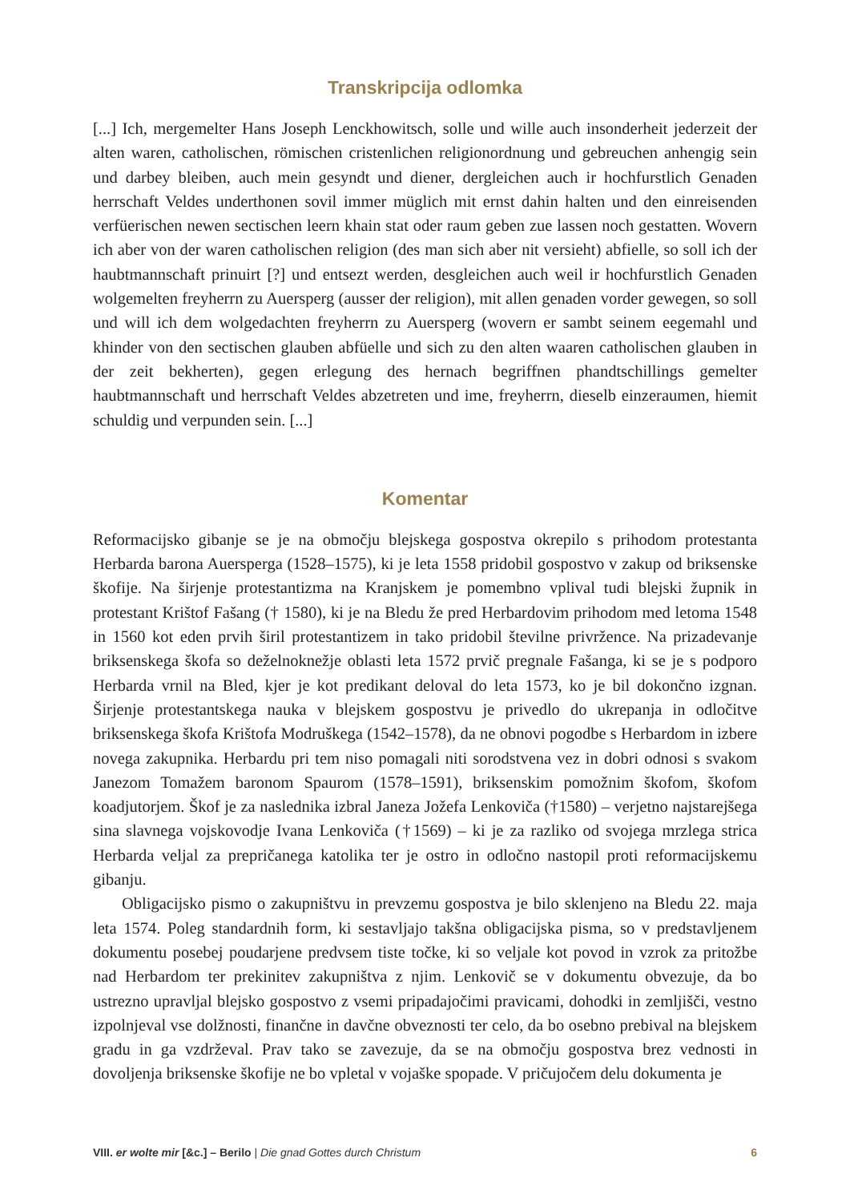Transkripcija odlomka
[...] Ich, mergemelter Hans Joseph Lenckhowitsch, solle und wille auch insonderheit jederzeit der alten waren, catholischen, römischen cristenlichen religionordnung und gebreuchen anhengig sein und darbey bleiben, auch mein gesyndt und diener, dergleichen auch ir hochfurstlich Genaden herrschaft Veldes underthonen sovil immer müglich mit ernst dahin halten und den einreisenden verfüerischen newen sectischen leern khain stat oder raum geben zue lassen noch gestatten. Wovern ich aber von der waren catholischen religion (des man sich aber nit versieht) abfielle, so soll ich der haubtmannschaft prinuirt [?] und entsezt werden, desgleichen auch weil ir hochfurstlich Genaden wolgemelten freyherrn zu Auersperg (ausser der religion), mit allen genaden vorder gewegen, so soll und will ich dem wolgedachten freyherrn zu Auersperg (wovern er sambt seinem eegemahl und khinder von den sectischen glauben abfüelle und sich zu den alten waaren catholischen glauben in der zeit bekherten), gegen erlegung des hernach begriffnen phandtschillings gemelter haubtmannschaft und herrschaft Veldes abzetreten und ime, freyherrn, dieselb einzeraumen, hiemit schuldig und verpunden sein. [...]
Komentar
Reformacijsko gibanje se je na območju blejskega gospostva okrepilo s prihodom protestanta Herbarda barona Auersperga (1528–1575), ki je leta 1558 pridobil gospostvo v zakup od briksenske škofije. Na širjenje protestantizma na Kranjskem je pomembno vplival tudi blejski župnik in protestant Krištof Fašang († 1580), ki je na Bledu že pred Herbardovim prihodom med letoma 1548 in 1560 kot eden prvih širil protestantizem in tako pridobil številne privržence. Na prizadevanje briksenskega škofa so deželnoknežje oblasti leta 1572 prvič pregnale Fašanga, ki se je s podporo Herbarda vrnil na Bled, kjer je kot predikant deloval do leta 1573, ko je bil dokončno izgnan. Širjenje protestantskega nauka v blejskem gospostvu je privedlo do ukrepanja in odločitve briksenskega škofa Krištofa Modruškega (1542–1578), da ne obnovi pogodbe s Herbardom in izbere novega zakupnika. Herbardu pri tem niso pomagali niti sorodstvena vez in dobri odnosi s svakom Janezom Tomažem baronom Spaurom (1578–1591), briksenskim pomožnim škofom, škofom koadjutorjem. Škof je za naslednika izbral Janeza Jožefa Lenkoviča (†1580) – verjetno najstarejšega sina slavnega vojskovodje Ivana Lenkoviča (†1569) – ki je za razliko od svojega mrzlega strica Herbarda veljal za prepričanega katolika ter je ostro in odločno nastopil proti reformacijskemu gibanju.
Obligacijsko pismo o zakupništvu in prevzemu gospostva je bilo sklenjeno na Bledu 22. maja leta 1574. Poleg standardnih form, ki sestavljajo takšna obligacijska pisma, so v predstavljenem dokumentu posebej poudarjene predvsem tiste točke, ki so veljale kot povod in vzrok za pritožbe nad Herbardom ter prekinitev zakupništva z njim. Lenkovič se v dokumentu obvezuje, da bo ustrezno upravljal blejsko gospostvo z vsemi pripadajočimi pravicami, dohodki in zemljišči, vestno izpolnjeval vse dolžnosti, finančne in davčne obveznosti ter celo, da bo osebno prebival na blejskem gradu in ga vzdrževal. Prav tako se zavezuje, da se na območju gospostva brez vednosti in dovoljenja briksenske škofije ne bo vpletal v vojaške spopade. V pričujočem delu dokumenta je
VIII. er wolte mir [&c.] – Berilo | Die gnad Gottes durch Christum 6